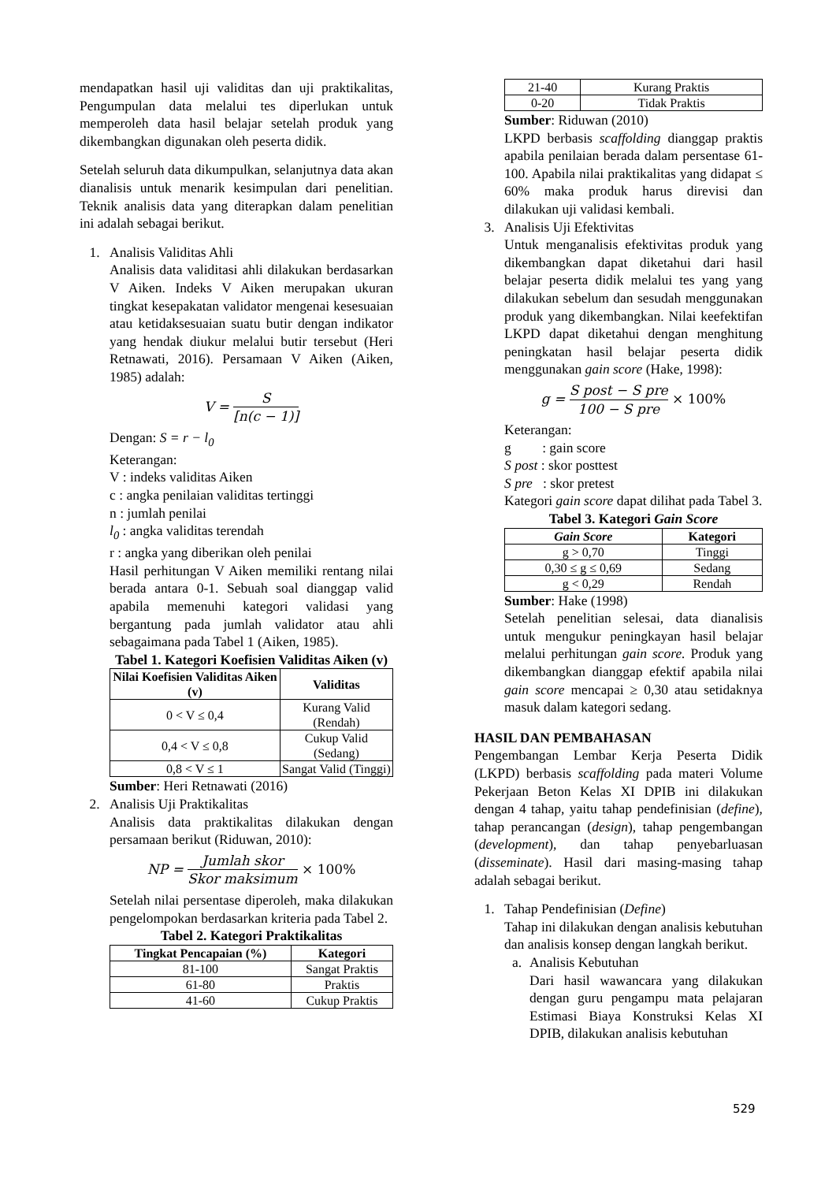mendapatkan hasil uji validitas dan uji praktikalitas, Pengumpulan data melalui tes diperlukan untuk memperoleh data hasil belajar setelah produk yang dikembangkan digunakan oleh peserta didik.
Setelah seluruh data dikumpulkan, selanjutnya data akan dianalisis untuk menarik kesimpulan dari penelitian. Teknik analisis data yang diterapkan dalam penelitian ini adalah sebagai berikut.
1. Analisis Validitas Ahli
Analisis data validitasi ahli dilakukan berdasarkan V Aiken. Indeks V Aiken merupakan ukuran tingkat kesepakatan validator mengenai kesesuaian atau ketidaksesuaian suatu butir dengan indikator yang hendak diukur melalui butir tersebut (Heri Retnawati, 2016). Persamaan V Aiken (Aiken, 1985) adalah:
V = S [n(c − 1)]
Dengan: S = r − l<sub>0</sub>
Keterangan:
V : indeks validitas Aiken
c : angka penilaian validitas tertinggi
n : jumlah penilai
l<sub>0</sub> : angka validitas terendah
r : angka yang diberikan oleh penilai
Hasil perhitungan V Aiken memiliki rentang nilai berada antara 0-1. Sebuah soal dianggap valid apabila memenuhi kategori validasi yang bergantung pada jumlah validator atau ahli sebagaimana pada Tabel 1 (Aiken, 1985).
Tabel 1. Kategori Koefisien Validitas Aiken (v)
| Nilai Koefisien Validitas Aiken (v) | Validitas |
| --- | --- |
| 0 < V ≤ 0,4 | Kurang Valid (Rendah) |
| 0,4 < V ≤ 0,8 | Cukup Valid (Sedang) |
| 0,8 < V ≤ 1 | Sangat Valid (Tinggi) |
Sumber: Heri Retnawati (2016)
2. Analisis Uji Praktikalitas
Analisis data praktikalitas dilakukan dengan persamaan berikut (Riduwan, 2010):
NP = Jumlah skor Skor maksimum × 100%
Setelah nilai persentase diperoleh, maka dilakukan pengelompokan berdasarkan kriteria pada Tabel 2.
Tabel 2. Kategori Praktikalitas
| Tingkat Pencapaian (%) | Kategori |
| --- | --- |
| 81-100 | Sangat Praktis |
| 61-80 | Praktis |
| 41-60 | Cukup Praktis |
| 21-40 | Kurang Praktis |
| 0-20 | Tidak Praktis |
Sumber: Riduwan (2010)
LKPD berbasis scaffolding dianggap praktis apabila penilaian berada dalam persentase 61-100. Apabila nilai praktikalitas yang didapat ≤ 60% maka produk harus direvisi dan dilakukan uji validasi kembali.
3. Analisis Uji Efektivitas
Untuk menganalisis efektivitas produk yang dikembangkan dapat diketahui dari hasil belajar peserta didik melalui tes yang yang dilakukan sebelum dan sesudah menggunakan produk yang dikembangkan. Nilai keefektifan LKPD dapat diketahui dengan menghitung peningkatan hasil belajar peserta didik menggunakan gain score (Hake, 1998):
g = S post − S pre 100 − S pre × 100%
Keterangan:
g : gain score
S post : skor posttest
S pre : skor pretest
Kategori gain score dapat dilihat pada Tabel 3.
Tabel 3. Kategori Gain Score
| Gain Score | Kategori |
| --- | --- |
| g > 0,70 | Tinggi |
| 0,30 ≤ g ≤ 0,69 | Sedang |
| g < 0,29 | Rendah |
Sumber: Hake (1998)
Setelah penelitian selesai, data dianalisis untuk mengukur peningkayan hasil belajar melalui perhitungan gain score. Produk yang dikembangkan dianggap efektif apabila nilai gain score mencapai ≥ 0,30 atau setidaknya masuk dalam kategori sedang.
HASIL DAN PEMBAHASAN
Pengembangan Lembar Kerja Peserta Didik (LKPD) berbasis scaffolding pada materi Volume Pekerjaan Beton Kelas XI DPIB ini dilakukan dengan 4 tahap, yaitu tahap pendefinisian (define), tahap perancangan (design), tahap pengembangan (development), dan tahap penyebarluasan (disseminate). Hasil dari masing-masing tahap adalah sebagai berikut.
1. Tahap Pendefinisian (Define)
Tahap ini dilakukan dengan analisis kebutuhan dan analisis konsep dengan langkah berikut.
a. Analisis Kebutuhan
Dari hasil wawancara yang dilakukan dengan guru pengampu mata pelajaran Estimasi Biaya Konstruksi Kelas XI DPIB, dilakukan analisis kebutuhan
529